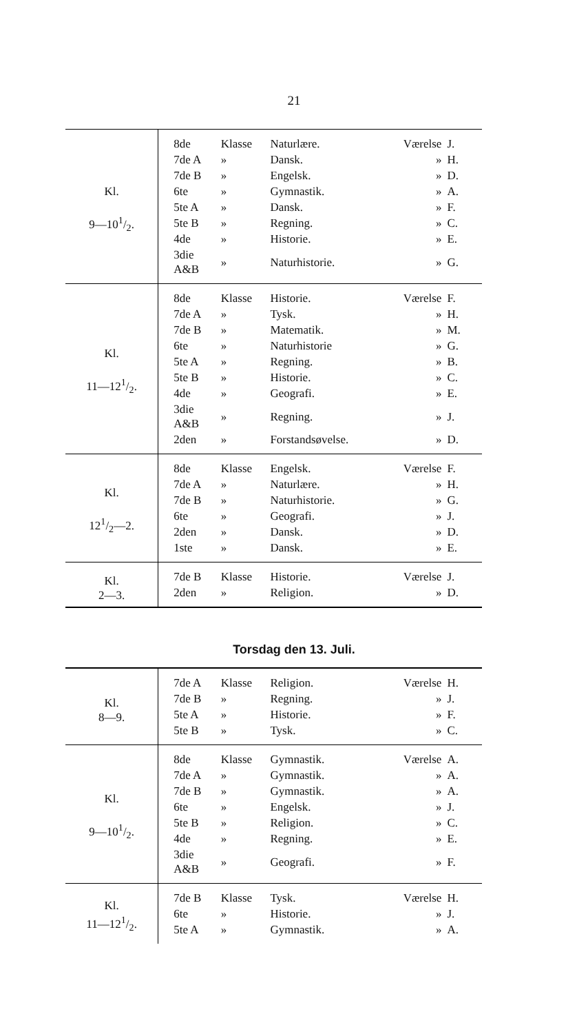21
| Kl. 9—101/2. | 8de | Klasse | Naturlære. | Værelse | J. |
| | 7de A | » | Dansk. | » | H. |
| | 7de B | » | Engelsk. | » | D. |
| | 6te | » | Gymnastik. | » | A. |
| | 5te A | » | Dansk. | » | F. |
| | 5te B | » | Regning. | » | C. |
| | 4de | » | Historie. | » | E. |
| | 3die A&B | » | Naturhistorie. | » | G. |
| Kl. 11—121/2. | 8de | Klasse | Historie. | Værelse | F. |
| | 7de A | » | Tysk. | » | H. |
| | 7de B | » | Matematik. | » | M. |
| | 6te | » | Naturhistorie | » | G. |
| | 5te A | » | Regning. | » | B. |
| | 5te B | » | Historie. | » | C. |
| | 4de | » | Geografi. | » | E. |
| | 3die A&B | » | Regning. | » | J. |
| | 2den | » | Forstandsøvelse. | » | D. |
| Kl. 121/2—2. | 8de | Klasse | Engelsk. | Værelse | F. |
| | 7de A | » | Naturlære. | » | H. |
| | 7de B | » | Naturhistorie. | » | G. |
| | 6te | » | Geografi. | » | J. |
| | 2den | » | Dansk. | » | D. |
| | 1ste | » | Dansk. | » | E. |
| Kl. 2—3. | 7de B | Klasse | Historie. | Værelse | J. |
| | 2den | » | Religion. | » | D. |
Torsdag den 13. Juli.
| Kl. 8—9. | 7de A | Klasse | Religion. | Værelse | H. |
| | 7de B | » | Regning. | » | J. |
| | 5te A | » | Historie. | » | F. |
| | 5te B | » | Tysk. | » | C. |
| Kl. 9—101/2. | 8de | Klasse | Gymnastik. | Værelse | A. |
| | 7de A | » | Gymnastik. | » | A. |
| | 7de B | » | Gymnastik. | » | A. |
| | 6te | » | Engelsk. | » | J. |
| | 5te B | » | Religion. | » | C. |
| | 4de | » | Regning. | » | E. |
| | 3die A&B | » | Geografi. | » | F. |
| Kl. 11—121/2. | 7de B | Klasse | Tysk. | Værelse | H. |
| | 6te | » | Historie. | » | J. |
| | 5te A | » | Gymnastik. | » | A. |